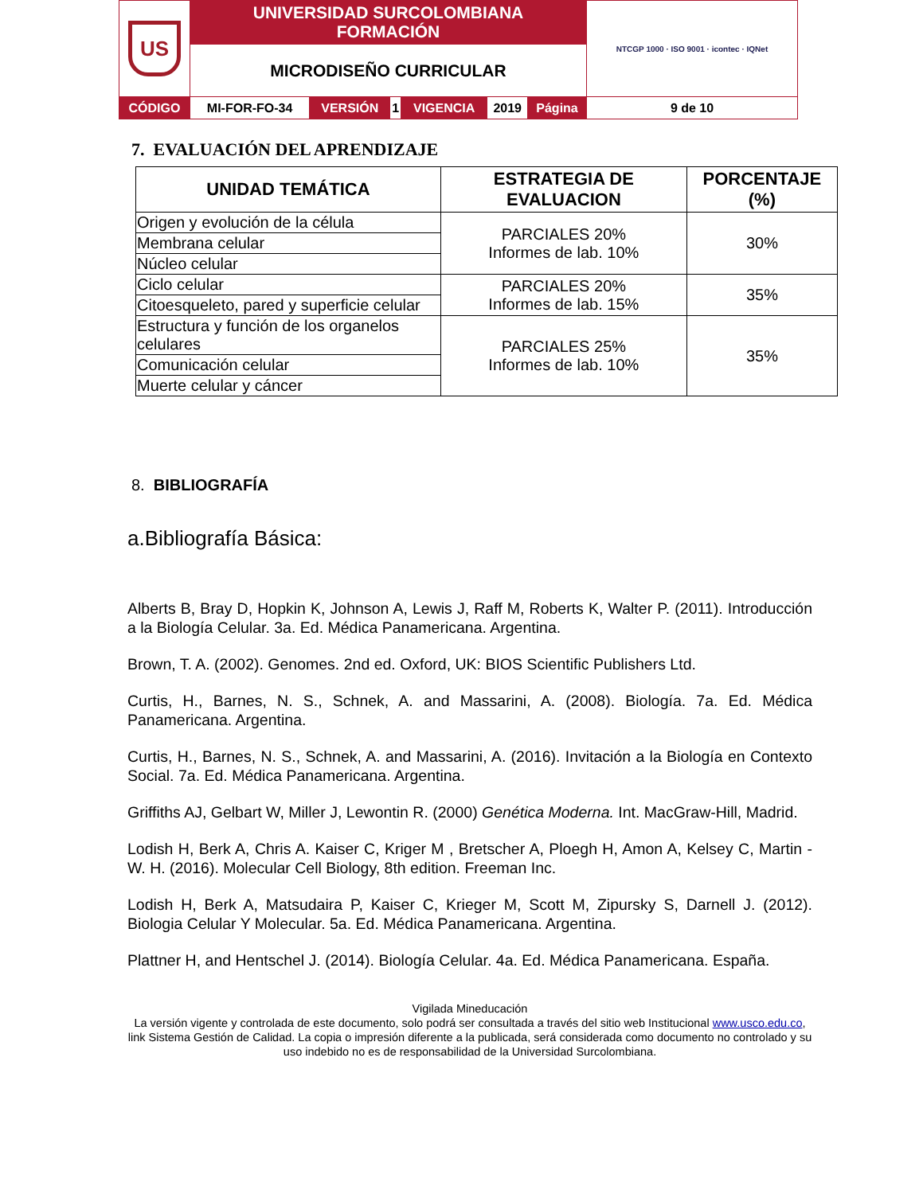| US | UNIVERSIDAD SURCOLOMBIANA FORMACIÓN | | | | | | NTCGP 1000 · ISO 9001 · icontec · IQNet |
| | MICRODISEÑO CURRICULAR | | | | | | |
| CÓDIGO | MI-FOR-FO-34 | VERSIÓN | 1 | VIGENCIA | 2019 | Página | 9 de 10 |
7. EVALUACIÓN DEL APRENDIZAJE
| UNIDAD TEMÁTICA | ESTRATEGIA DE EVALUACION | PORCENTAJE (%) |
| --- | --- | --- |
| Origen y evolución de la célula | PARCIALES 20% Informes de lab. 10% | 30% |
| Membrana celular | | |
| Núcleo celular | | |
| Ciclo celular | PARCIALES 20% Informes de lab. 15% | 35% |
| Citoesqueleto, pared y superficie celular | | |
| Estructura y función de los organelos celulares | PARCIALES 25% Informes de lab. 10% | 35% |
| Comunicación celular | | |
| Muerte celular y cáncer | | |
8. BIBLIOGRAFÍA
a.Bibliografía Básica:
Alberts B, Bray D, Hopkin K, Johnson A, Lewis J, Raff M, Roberts K, Walter P. (2011). Introducción a la Biología Celular. 3a. Ed. Médica Panamericana. Argentina.
Brown, T. A. (2002). Genomes. 2nd ed. Oxford, UK: BIOS Scientific Publishers Ltd.
Curtis, H., Barnes, N. S., Schnek, A. and Massarini, A. (2008). Biología. 7a. Ed. Médica Panamericana. Argentina.
Curtis, H., Barnes, N. S., Schnek, A. and Massarini, A. (2016). Invitación a la Biología en Contexto Social. 7a. Ed. Médica Panamericana. Argentina.
Griffiths AJ, Gelbart W, Miller J, Lewontin R. (2000) Genética Moderna. Int. MacGraw-Hill, Madrid.
Lodish H, Berk A, Chris A. Kaiser C, Kriger M , Bretscher A, Ploegh H, Amon A, Kelsey C, Martin -W. H. (2016). Molecular Cell Biology, 8th edition. Freeman Inc.
Lodish H, Berk A, Matsudaira P, Kaiser C, Krieger M, Scott M, Zipursky S, Darnell J. (2012). Biologia Celular Y Molecular. 5a. Ed. Médica Panamericana. Argentina.
Plattner H, and Hentschel J. (2014). Biología Celular. 4a. Ed. Médica Panamericana. España.
Vigilada Mineducación
La versión vigente y controlada de este documento, solo podrá ser consultada a través del sitio web Institucional www.usco.edu.co, link Sistema Gestión de Calidad. La copia o impresión diferente a la publicada, será considerada como documento no controlado y su uso indebido no es de responsabilidad de la Universidad Surcolombiana.